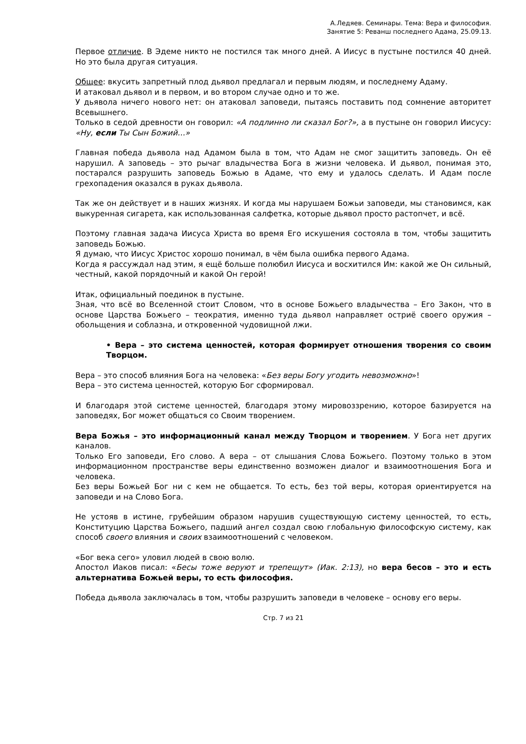А.Ледяев. Семинары. Тема: Вера и философия.
Занятие 5: Реванш последнего Адама, 25.09.13.
Первое отличие. В Эдеме никто не постился так много дней. А Иисус в пустыне постился 40 дней. Но это была другая ситуация.
Общее: вкусить запретный плод дьявол предлагал и первым людям, и последнему Адаму.
И атаковал дьявол и в первом, и во втором случае одно и то же.
У дьявола ничего нового нет: он атаковал заповеди, пытаясь поставить под сомнение авторитет Всевышнего.
Только в седой древности он говорил: «А подлинно ли сказал Бог?», а в пустыне он говорил Иисусу: «Ну, если Ты Сын Божий…»
Главная победа дьявола над Адамом была в том, что Адам не смог защитить заповедь. Он её нарушил. А заповедь – это рычаг владычества Бога в жизни человека. И дьявол, понимая это, постарался разрушить заповедь Божью в Адаме, что ему и удалось сделать. И Адам после грехопадения оказался в руках дьявола.
Так же он действует и в наших жизнях. И когда мы нарушаем Божьи заповеди, мы становимся, как выкуренная сигарета, как использованная салфетка, которые дьявол просто растопчет, и всё.
Поэтому главная задача Иисуса Христа во время Его искушения состояла в том, чтобы защитить заповедь Божью.
Я думаю, что Иисус Христос хорошо понимал, в чём была ошибка первого Адама.
Когда я рассуждал над этим, я ещё больше полюбил Иисуса и восхитился Им: какой же Он сильный, честный, какой порядочный и какой Он герой!
Итак, официальный поединок в пустыне.
Зная, что всё во Вселенной стоит Словом, что в основе Божьего владычества – Его Закон, что в основе Царства Божьего – теократия, именно туда дьявол направляет остриё своего оружия – обольщения и соблазна, и откровенной чудовищной лжи.
• Вера – это система ценностей, которая формирует отношения творения со своим Творцом.
Вера – это способ влияния Бога на человека: «Без веры Богу угодить невозможно»!
Вера – это система ценностей, которую Бог сформировал.
И благодаря этой системе ценностей, благодаря этому мировоззрению, которое базируется на заповедях, Бог может общаться со Своим творением.
Вера Божья – это информационный канал между Творцом и творением. У Бога нет других каналов.
Только Его заповеди, Его слово. А вера – от слышания Слова Божьего. Поэтому только в этом информационном пространстве веры единственно возможен диалог и взаимоотношения Бога и человека.
Без веры Божьей Бог ни с кем не общается. То есть, без той веры, которая ориентируется на заповеди и на Слово Бога.
Не устояв в истине, грубейшим образом нарушив существующую систему ценностей, то есть, Конституцию Царства Божьего, падший ангел создал свою глобальную философскую систему, как способ своего влияния и своих взаимоотношений с человеком.
«Бог века сего» уловил людей в свою волю.
Апостол Иаков писал: «Бесы тоже веруют и трепещут» (Иак. 2:13), но вера бесов – это и есть альтернатива Божьей веры, то есть философия.
Победа дьявола заключалась в том, чтобы разрушить заповеди в человеке – основу его веры.
Стр. 7 из 21